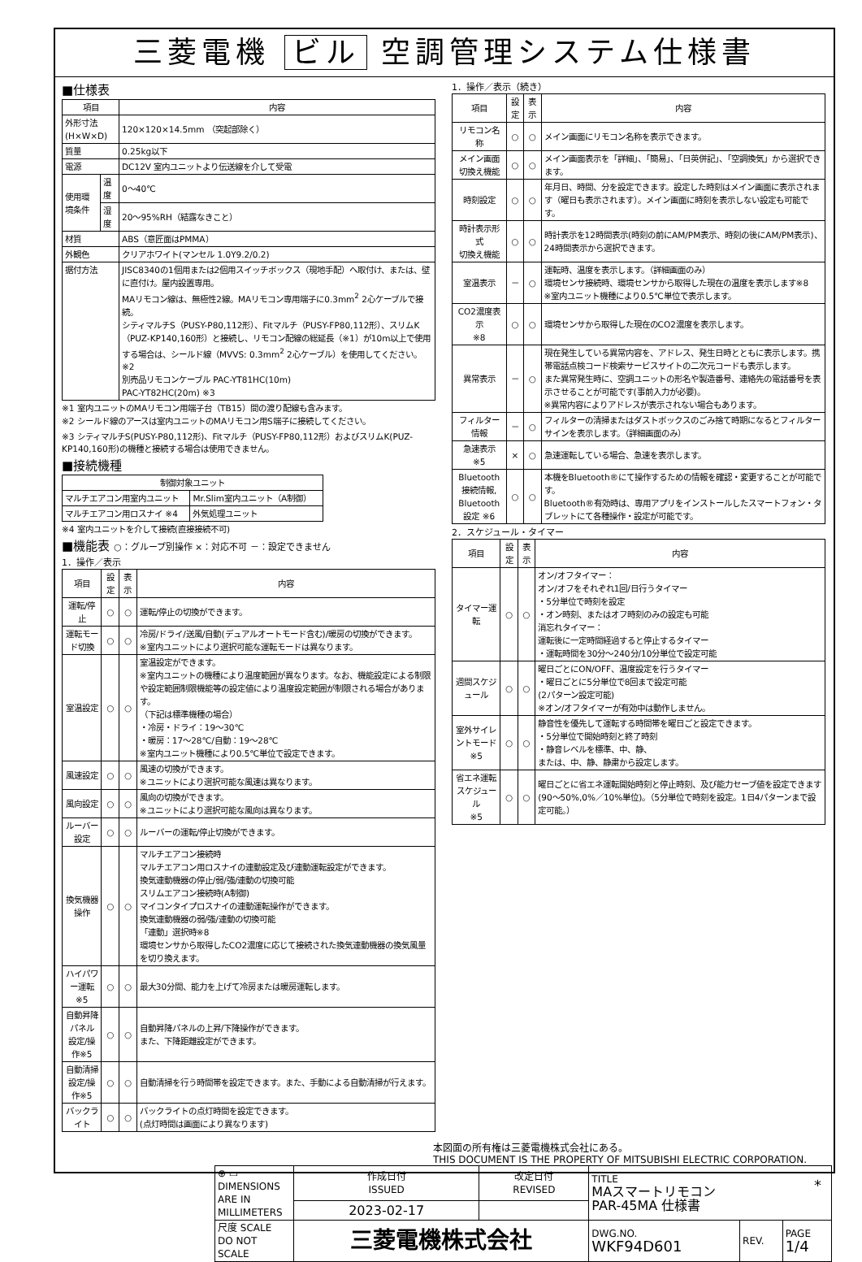三菱電機 ビル 空調管理システム仕様書
■仕様表
| 項目 | | 内容 |
| --- | --- | --- |
| 外形寸法(H×W×D) | | 120×120×14.5mm （突起部除く） |
| 質量 | | 0.25kg以下 |
| 電源 | | DC12V 室内ユニットより伝送線を介して受電 |
| 使用環境条件 | 温度 | 0～40℃ |
| | 湿度 | 20～95%RH（結露なきこと） |
| 材質 | | ABS（意匠面はPMMA） |
| 外観色 | | クリアホワイト(マンセル 1.0Y9.2/0.2) |
| 据付方法 | | JISC8340の1個用または2個用スイッチボックス（現地手配）へ取付け、または、壁に直付け。屋内設置専用。 MAリモコン線は、無極性2線。MAリモコン専用端子に0.3mm<sup>2</sup> 2心ケーブルで接続。 シティマルチS（PUSY-P80,112形）、Fitマルチ（PUSY-FP80,112形）、スリムK（PUZ-KP140,160形）と接続し、リモコン配線の総延長（※1）が10m以上で使用する場合は、シールド線（MVVS: 0.3mm<sup>2</sup> 2心ケーブル）を使用してください。※2 別売品リモコンケーブル PAC-YT81HC(10m) PAC-YT82HC(20m) ※3 |
※1 室内ユニットのMAリモコン用端子台（TB15）間の渡り配線も含みます。
※2 シールド線のアースは室内ユニットのMAリモコン用S端子に接続してください。
※3 シティマルチS(PUSY-P80,112形)、Fitマルチ（PUSY-FP80,112形）およびスリムK(PUZ-KP140,160形)の機種と接続する場合は使用できません。
■接続機種
| 制御対象ユニット | |
| --- | --- |
| マルチエアコン用室内ユニット | Mr.Slim室内ユニット（A制御） |
| マルチエアコン用ロスナイ ※4 | 外気処理ユニット |
※4 室内ユニットを介して接続(直接接続不可)
■機能表 ○：グループ別操作 ×：対応不可 －：設定できません
1．操作／表示
| 項目 | 設定 | 表示 | 内容 |
| --- | --- | --- | --- |
| 運転/停止 | ○ | ○ | 運転/停止の切換ができます。 |
| 運転モード切換 | ○ | ○ | 冷房/ドライ/送風/自動(デュアルオートモード含む)/暖房の切換ができます。 ※室内ユニットにより選択可能な運転モードは異なります。 |
| 室温設定 | ○ | ○ | 室温設定ができます。 ※室内ユニットの機種により温度範囲が異なります。なお、機能設定による制限や設定範囲制限機能等の設定値により温度設定範囲が制限される場合があります。 （下記は標準機種の場合） ・冷房・ドライ：19～30℃ ・暖房：17～28℃/自動：19～28℃ ※室内ユニット機種により0.5℃単位で設定できます。 |
| 風速設定 | ○ | ○ | 風速の切換ができます。 ※ユニットにより選択可能な風速は異なります。 |
| 風向設定 | ○ | ○ | 風向の切換ができます。 ※ユニットにより選択可能な風向は異なります。 |
| ルーバー設定 | ○ | ○ | ルーバーの運転/停止切換ができます。 |
| 換気機器操作 | ○ | ○ | マルチエアコン接続時 マルチエアコン用ロスナイの連動設定及び連動運転設定ができます。 換気連動機器の停止/弱/強/連動の切換可能 スリムエアコン接続時(A制御) マイコンタイプロスナイの連動運転操作ができます。 換気連動機器の弱/強/連動の切換可能 「連動」選択時※8 環境センサから取得したCO2濃度に応じて接続された換気連動機器の換気風量を切り換えます。 |
| ハイパワー運転 ※5 | ○ | ○ | 最大30分間、能力を上げて冷房または暖房運転します。 |
| 自動昇降パネル 設定/操作※5 | ○ | ○ | 自動昇降パネルの上昇/下降操作ができます。 また、下降距離設定ができます。 |
| 自動清掃 設定/操作※5 | ○ | ○ | 自動清掃を行う時間帯を設定できます。また、手動による自動清掃が行えます。 |
| バックライト | ○ | ○ | バックライトの点灯時間を設定できます。 (点灯時間は画面により異なります) |
1．操作／表示（続き）
| 項目 | 設定 | 表示 | 内容 |
| --- | --- | --- | --- |
| リモコン名称 | ○ | ○ | メイン画面にリモコン名称を表示できます。 |
| メイン画面 切換え機能 | ○ | ○ | メイン画面表示を「詳細」、「簡易」、「日英併記」、「空調換気」から選択できます。 |
| 時刻設定 | ○ | ○ | 年月日、時間、分を設定できます。設定した時刻はメイン画面に表示されます（曜日も表示されます）。メイン画面に時刻を表示しない設定も可能です。 |
| 時計表示形式 切換え機能 | ○ | ○ | 時計表示を12時間表示(時刻の前にAM/PM表示、時刻の後にAM/PM表示)、24時間表示から選択できます。 |
| 室温表示 | － | ○ | 運転時、温度を表示します。（詳細画面のみ） 環境センサ接続時、環境センサから取得した現在の温度を表示します※8 ※室内ユニット機種により0.5℃単位で表示します。 |
| CO2濃度表示 ※8 | ○ | ○ | 環境センサから取得した現在のCO2濃度を表示します。 |
| 異常表示 | － | ○ | 現在発生している異常内容を、アドレス、発生日時とともに表示します。携帯電話点検コード検索サービスサイトの二次元コードも表示します。 また異常発生時に、空調ユニットの形名や製造番号、連絡先の電話番号を表示させることが可能です(事前入力が必要)。 ※異常内容によりアドレスが表示されない場合もあります。 |
| フィルター情報 | － | ○ | フィルターの清掃またはダストボックスのごみ捨て時期になるとフィルターサインを表示します。（詳細画面のみ） |
| 急速表示 ※5 | × | ○ | 急速運転している場合、急速を表示します。 |
| Bluetooth 接続情報, Bluetooth 設定 ※6 | ○ | ○ | 本機をBluetooth®にて操作するための情報を確認・変更することが可能です。 Bluetooth®有効時は、専用アプリをインストールしたスマートフォン・タブレットにて各種操作・設定が可能です。 |
2．スケジュール・タイマー
| 項目 | 設定 | 表示 | 内容 |
| --- | --- | --- | --- |
| タイマー運転 | ○ | ○ | オン/オフタイマー： オン/オフをそれぞれ1回/日行うタイマー ・5分単位で時刻を設定 ・オン時刻、またはオフ時刻のみの設定も可能 消忘れタイマー： 運転後に一定時間経過すると停止するタイマー ・運転時間を30分～240分/10分単位で設定可能 |
| 週間スケジュール | ○ | ○ | 曜日ごとにON/OFF、温度設定を行うタイマー ・曜日ごとに5分単位で8回まで設定可能 (2パターン設定可能) ※オン/オフタイマーが有効中は動作しません。 |
| 室外サイレントモード ※5 | ○ | ○ | 静音性を優先して運転する時間帯を曜日ごと設定できます。 ・5分単位で開始時刻と終了時刻 ・静音レベルを標準、中、静、 または、中、静、静粛から設定します。 |
| 省エネ運転 スケジュール ※5 | ○ | ○ | 曜日ごとに省エネ運転開始時刻と停止時刻、及び能力セーブ値を設定できます(90～50%,0%／10%単位)。（5分単位で時刻を設定。1日4パターンまで設定可能。） |
本図面の所有権は三菱電機株式会社にある。
THIS DOCUMENT IS THE PROPERTY OF MITSUBISHI ELECTRIC CORPORATION.
| ⊕ ▭ DIMENSIONS ARE IN MILLIMETERS | 作成日付 ISSUED | 改定日付 REVISED | TITLE MAスマートリモコン PAR-45MA 仕様書 | | |
| | 2023-02-17 | | | | |
| 尺度 SCALE DO NOT SCALE | 三菱電機株式会社 | | DWG.NO. WKF94D601 | REV. | PAGE 1/4 |
*